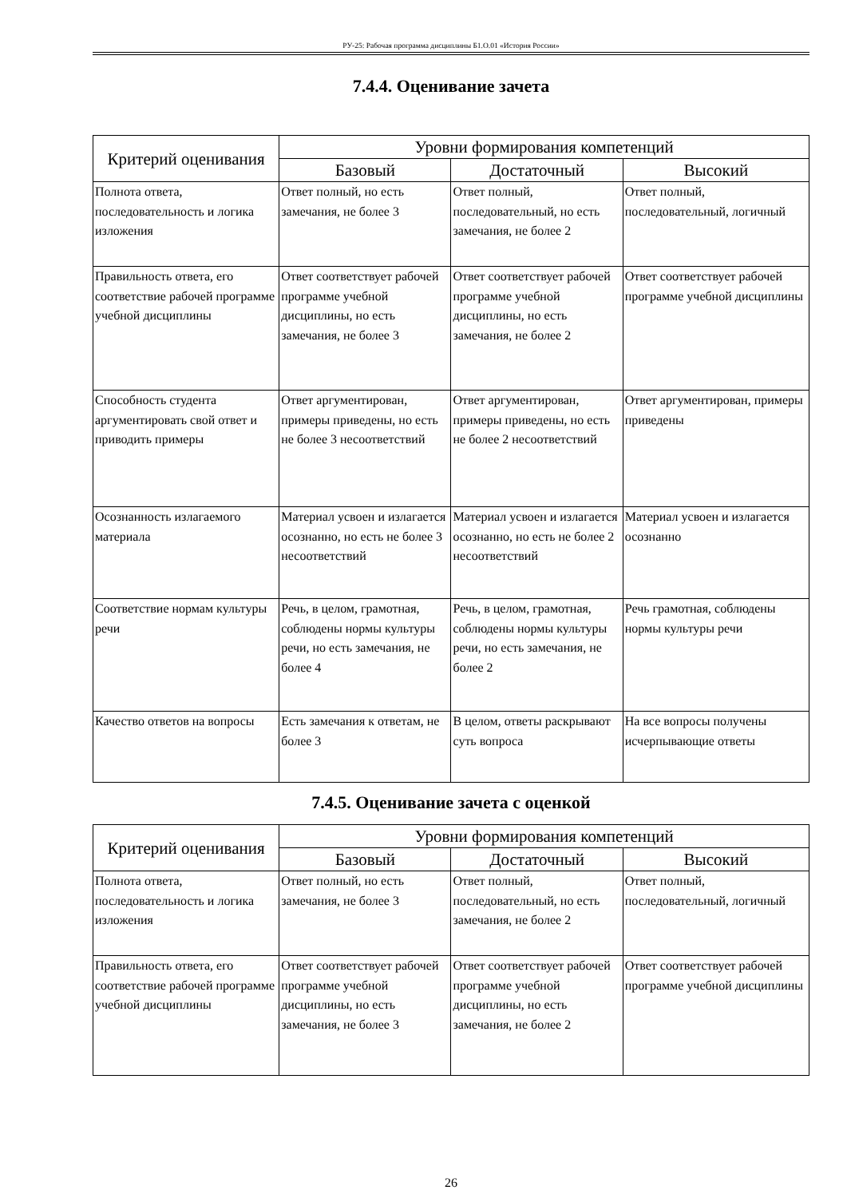РУ-25: Рабочая программа дисциплины Б1.О.01 «История России»
7.4.4. Оценивание зачета
| Критерий оценивания | Уровни формирования компетенций | | |
| --- | --- | --- | --- |
| | Базовый | Достаточный | Высокий |
| Полнота ответа, последовательность и логика изложения | Ответ полный, но есть замечания, не более 3 | Ответ полный, последовательный, но есть замечания, не более 2 | Ответ полный, последовательный, логичный |
| Правильность ответа, его соответствие рабочей программе учебной дисциплины | Ответ соответствует рабочей программе учебной дисциплины, но есть замечания, не более 3 | Ответ соответствует рабочей программе учебной дисциплины, но есть замечания, не более 2 | Ответ соответствует рабочей программе учебной дисциплины |
| Способность студента аргументировать свой ответ и приводить примеры | Ответ аргументирован, примеры приведены, но есть не более 3 несоответствий | Ответ аргументирован, примеры приведены, но есть не более 2 несоответствий | Ответ аргументирован, примеры приведены |
| Осознанность излагаемого материала | Материал усвоен и излагается осознанно, но есть не более 3 несоответствий | Материал усвоен и излагается осознанно, но есть не более 2 несоответствий | Материал усвоен и излагается осознанно |
| Соответствие нормам культуры речи | Речь, в целом, грамотная, соблюдены нормы культуры речи, но есть замечания, не более 4 | Речь, в целом, грамотная, соблюдены нормы культуры речи, но есть замечания, не более 2 | Речь грамотная, соблюдены нормы культуры речи |
| Качество ответов на вопросы | Есть замечания к ответам, не более 3 | В целом, ответы раскрывают суть вопроса | На все вопросы получены исчерпывающие ответы |
7.4.5. Оценивание зачета с оценкой
| Критерий оценивания | Уровни формирования компетенций | | |
| --- | --- | --- | --- |
| | Базовый | Достаточный | Высокий |
| Полнота ответа, последовательность и логика изложения | Ответ полный, но есть замечания, не более 3 | Ответ полный, последовательный, но есть замечания, не более 2 | Ответ полный, последовательный, логичный |
| Правильность ответа, его соответствие рабочей программе учебной дисциплины | Ответ соответствует рабочей программе учебной дисциплины, но есть замечания, не более 3 | Ответ соответствует рабочей программе учебной дисциплины, но есть замечания, не более 2 | Ответ соответствует рабочей программе учебной дисциплины |
26